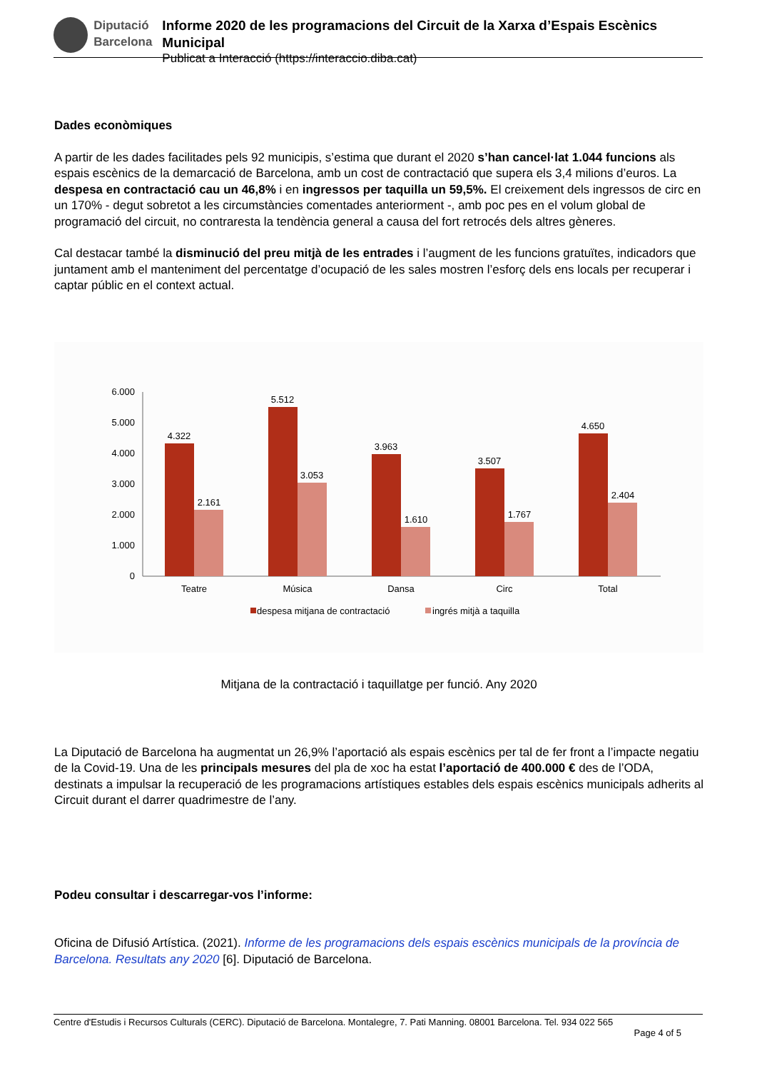Diputació
Barcelona
Informe 2020 de les programacions del Circuit de la Xarxa d’Espais Escènics Municipal
Publicat a Interacció (https://interaccio.diba.cat)
Dades econòmiques
A partir de les dades facilitades pels 92 municipis, s’estima que durant el 2020 s’han cancel·lat 1.044 funcions als espais escènics de la demarcació de Barcelona, amb un cost de contractació que supera els 3,4 milions d’euros. La despesa en contractació cau un 46,8% i en ingressos per taquilla un 59,5%. El creixement dels ingressos de circ en un 170% - degut sobretot a les circumstàncies comentades anteriorment -, amb poc pes en el volum global de programació del circuit, no contraresta la tendència general a causa del fort retrocés dels altres gèneres.
Cal destacar també la disminució del preu mitjà de les entrades i l’augment de les funcions gratuïtes, indicadors que juntament amb el manteniment del percentatge d’ocupació de les sales mostren l’esforç dels ens locals per recuperar i captar públic en el context actual.
6.000
5.000
4.000
3.000
2.000
1.000
0
4.322
2.161
5.512
3.053
3.963
1.610
3.507
1.767
4.650
2.404
Teatre
Música
Dansa
Circ
Total
despesa mitjana de contractació
ingrés mitjà a taquilla
Mitjana de la contractació i taquillatge per funció. Any 2020
La Diputació de Barcelona ha augmentat un 26,9% l’aportació als espais escènics per tal de fer front a l’impacte negatiu de la Covid-19. Una de les principals mesures del pla de xoc ha estat l’aportació de 400.000 € des de l’ODA, destinats a impulsar la recuperació de les programacions artístiques estables dels espais escènics municipals adherits al Circuit durant el darrer quadrimestre de l’any.
Podeu consultar i descarregar-vos l’informe:
Oficina de Difusió Artística. (2021). Informe de les programacions dels espais escènics municipals de la província de Barcelona. Resultats any 2020 [6]. Diputació de Barcelona.
Centre d'Estudis i Recursos Culturals (CERC). Diputació de Barcelona. Montalegre, 7. Pati Manning. 08001 Barcelona. Tel. 934 022 565
Page 4 of 5